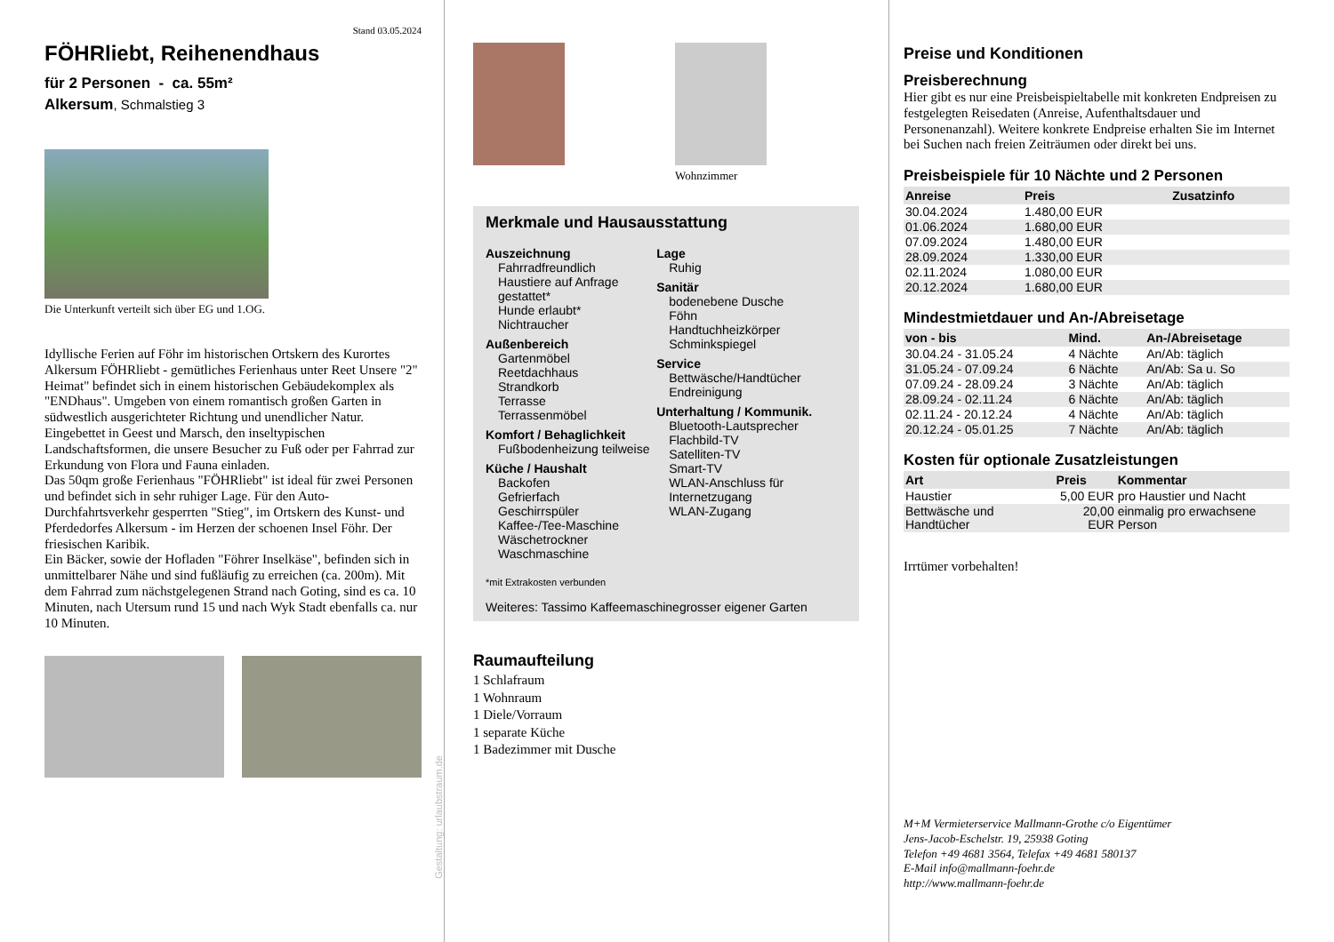Stand 03.05.2024
FÖHRliebt, Reihenendhaus
für 2 Personen - ca. 55m²
Alkersum, Schmalstieg 3
Die Unterkunft verteilt sich über EG und 1.OG.
Idyllische Ferien auf Föhr im historischen Ortskern des Kurortes Alkersum FÖHRliebt - gemütliches Ferienhaus unter Reet Unsere "2" Heimat" befindet sich in einem historischen Gebäudekomplex als "ENDhaus". Umgeben von einem romantisch großen Garten in südwestlich ausgerichteter Richtung und unendlicher Natur. Eingebettet in Geest und Marsch, den inseltypischen Landschaftsformen, die unsere Besucher zu Fuß oder per Fahrrad zur Erkundung von Flora und Fauna einladen.
Das 50qm große Ferienhaus "FÖHRliebt" ist ideal für zwei Personen und befindet sich in sehr ruhiger Lage. Für den Auto-Durchfahrtsverkehr gesperrten "Stieg", im Ortskern des Kunst- und Pferdedorfes Alkersum - im Herzen der schoenen Insel Föhr. Der friesischen Karibik.
Ein Bäcker, sowie der Hofladen "Föhrer Inselkäse", befinden sich in unmittelbarer Nähe und sind fußläufig zu erreichen (ca. 200m). Mit dem Fahrrad zum nächstgelegenen Strand nach Goting, sind es ca. 10 Minuten, nach Utersum rund 15 und nach Wyk Stadt ebenfalls ca. nur 10 Minuten.
Gestaltung: urlaubstraum.de
Wohnzimmer
Merkmale und Hausausstattung
Auszeichnung
Fahrradfreundlich
Haustiere auf Anfrage gestattet*
Hunde erlaubt*
Nichtraucher
Außenbereich
Gartenmöbel
Reetdachhaus
Strandkorb
Terrasse
Terrassenmöbel
Komfort / Behaglichkeit
Fußbodenheizung teilweise
Küche / Haushalt
Backofen
Gefrierfach
Geschirrspüler
Kaffee-/Tee-Maschine
Wäschetrockner
Waschmaschine
Lage
Ruhig
Sanitär
bodenebene Dusche
Föhn
Handtuchheizkörper
Schminkspiegel
Service
Bettwäsche/Handtücher
Endreinigung
Unterhaltung / Kommunik.
Bluetooth-Lautsprecher
Flachbild-TV
Satelliten-TV
Smart-TV
WLAN-Anschluss für Internetzugang
WLAN-Zugang
*mit Extrakosten verbunden
Weiteres: Tassimo Kaffeemaschinegrosser eigener Garten
Raumaufteilung
1 Schlafraum
1 Wohnraum
1 Diele/Vorraum
1 separate Küche
1 Badezimmer mit Dusche
Preise und Konditionen
Preisberechnung
Hier gibt es nur eine Preisbeispieltabelle mit konkreten Endpreisen zu festgelegten Reisedaten (Anreise, Aufenthaltsdauer und Personenanzahl). Weitere konkrete Endpreise erhalten Sie im Internet bei Suchen nach freien Zeiträumen oder direkt bei uns.
Preisbeispiele für 10 Nächte und 2 Personen
| Anreise | Preis | Zusatzinfo |
| --- | --- | --- |
| 30.04.2024 | 1.480,00 EUR | |
| 01.06.2024 | 1.680,00 EUR | |
| 07.09.2024 | 1.480,00 EUR | |
| 28.09.2024 | 1.330,00 EUR | |
| 02.11.2024 | 1.080,00 EUR | |
| 20.12.2024 | 1.680,00 EUR | |
Mindestmietdauer und An-/Abreisetage
| von - bis | Mind. | An-/Abreisetage |
| --- | --- | --- |
| 30.04.24 - 31.05.24 | 4 Nächte | An/Ab: täglich |
| 31.05.24 - 07.09.24 | 6 Nächte | An/Ab: Sa u. So |
| 07.09.24 - 28.09.24 | 3 Nächte | An/Ab: täglich |
| 28.09.24 - 02.11.24 | 6 Nächte | An/Ab: täglich |
| 02.11.24 - 20.12.24 | 4 Nächte | An/Ab: täglich |
| 20.12.24 - 05.01.25 | 7 Nächte | An/Ab: täglich |
Kosten für optionale Zusatzleistungen
| Art | Preis | Kommentar |
| --- | --- | --- |
| Haustier | 5,00 EUR | pro Haustier und Nacht |
| Bettwäsche und Handtücher | 20,00 EUR | einmalig pro erwachsene Person |
Irrtümer vorbehalten!
M+M Vermieterservice Mallmann-Grothe c/o Eigentümer
Jens-Jacob-Eschelstr. 19, 25938 Goting
Telefon +49 4681 3564, Telefax +49 4681 580137
E-Mail info@mallmann-foehr.de
http://www.mallmann-foehr.de